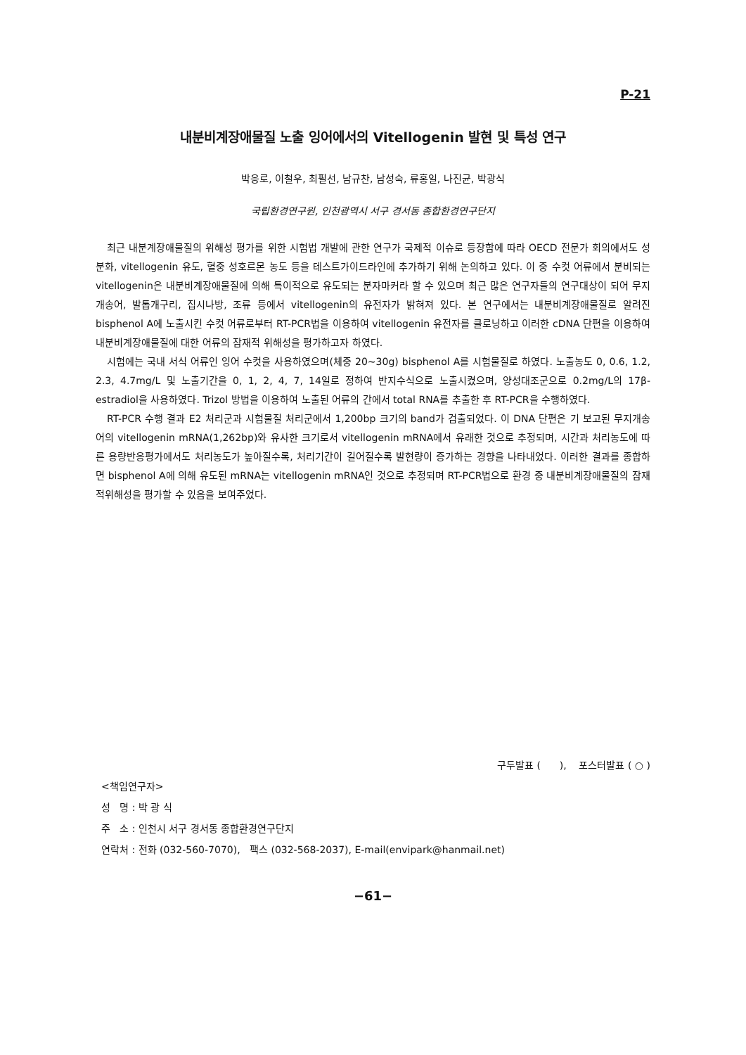P-21
내분비계장애물질 노출 잉어에서의 Vitellogenin 발현 및 특성 연구
박응로, 이철우, 최필선, 남규찬, 남성숙, 류홍일, 나진균, 박광식
국립환경연구원, 인천광역시 서구 경서동 종합환경연구단지
최근 내분계장애물질의 위해성 평가를 위한 시험법 개발에 관한 연구가 국제적 이슈로 등장함에 따라 OECD 전문가 회의에서도 성분화, vitellogenin 유도, 혈중 성호르몬 농도 등을 테스트가이드라인에 추가하기 위해 논의하고 있다. 이 중 수컷 어류에서 분비되는 vitellogenin은 내분비계장애물질에 의해 특이적으로 유도되는 분자마커라 할 수 있으며 최근 많은 연구자들의 연구대상이 되어 무지개송어, 발톱개구리, 집시나방, 조류 등에서 vitellogenin의 유전자가 밝혀져 있다. 본 연구에서는 내분비계장애물질로 알려진 bisphenol A에 노출시킨 수컷 어류로부터 RT-PCR법을 이용하여 vitellogenin 유전자를 클로닝하고 이러한 cDNA 단편을 이용하여 내분비계장애물질에 대한 어류의 잠재적 위해성을 평가하고자 하였다.
시험에는 국내 서식 어류인 잉어 수컷을 사용하였으며(체중 20~30g) bisphenol A를 시험물질로 하였다. 노출농도 0, 0.6, 1.2, 2.3, 4.7mg/L 및 노출기간을 0, 1, 2, 4, 7, 14일로 정하여 반지수식으로 노출시켰으며, 양성대조군으로 0.2mg/L의 17β-estradiol을 사용하였다. Trizol 방법을 이용하여 노출된 어류의 간에서 total RNA를 추출한 후 RT-PCR을 수행하였다.
RT-PCR 수행 결과 E2 처리군과 시험물질 처리군에서 1,200bp 크기의 band가 검출되었다. 이 DNA 단편은 기 보고된 무지개송어의 vitellogenin mRNA(1,262bp)와 유사한 크기로서 vitellogenin mRNA에서 유래한 것으로 추정되며, 시간과 처리농도에 따른 용량반응평가에서도 처리농도가 높아질수록, 처리기간이 길어질수록 발현량이 증가하는 경향을 나타내었다. 이러한 결과를 종합하면 bisphenol A에 의해 유도된 mRNA는 vitellogenin mRNA인 것으로 추정되며 RT-PCR법으로 환경 중 내분비계장애물질의 잠재적위해성을 평가할 수 있음을 보여주었다.
구두발표 ( ), 포스터발표 ( ○ )
<책임연구자>
성 명 : 박 광 식
주 소 : 인천시 서구 경서동 종합환경연구단지
연락처 : 전화 (032-560-7070), 팩스 (032-568-2037), E-mail(envipark@hanmail.net)
−61−